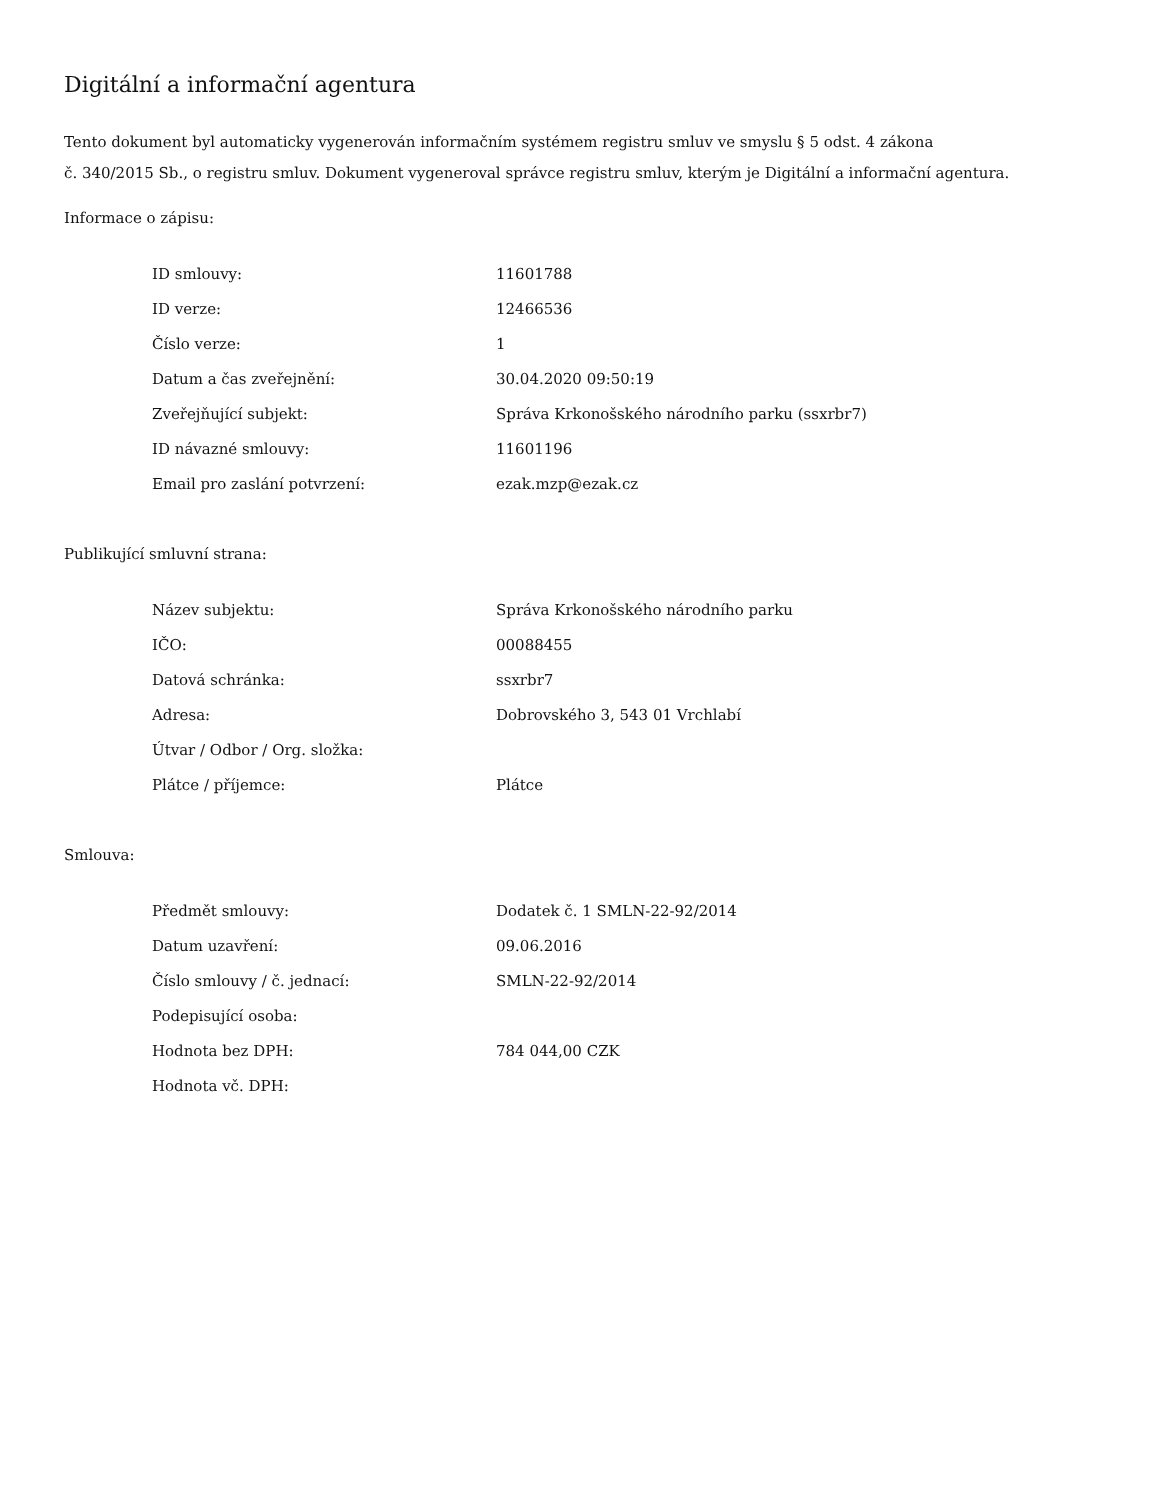Digitální a informační agentura
Tento dokument byl automaticky vygenerován informačním systémem registru smluv ve smyslu § 5 odst. 4 zákona
č. 340/2015 Sb., o registru smluv. Dokument vygeneroval správce registru smluv, kterým je Digitální a informační agentura.
Informace o zápisu:
| ID smlouvy: | 11601788 |
| ID verze: | 12466536 |
| Číslo verze: | 1 |
| Datum a čas zveřejnění: | 30.04.2020 09:50:19 |
| Zveřejňující subjekt: | Správa Krkonošského národního parku (ssxrbr7) |
| ID návazné smlouvy: | 11601196 |
| Email pro zaslání potvrzení: | ezak.mzp@ezak.cz |
Publikující smluvní strana:
| Název subjektu: | Správa Krkonošského národního parku |
| IČO: | 00088455 |
| Datová schránka: | ssxrbr7 |
| Adresa: | Dobrovského 3, 543 01 Vrchlabí |
| Útvar / Odbor / Org. složka: | |
| Plátce / příjemce: | Plátce |
Smlouva:
| Předmět smlouvy: | Dodatek č. 1 SMLN-22-92/2014 |
| Datum uzavření: | 09.06.2016 |
| Číslo smlouvy / č. jednací: | SMLN-22-92/2014 |
| Podepisující osoba: | |
| Hodnota bez DPH: | 784 044,00 CZK |
| Hodnota vč. DPH: | |